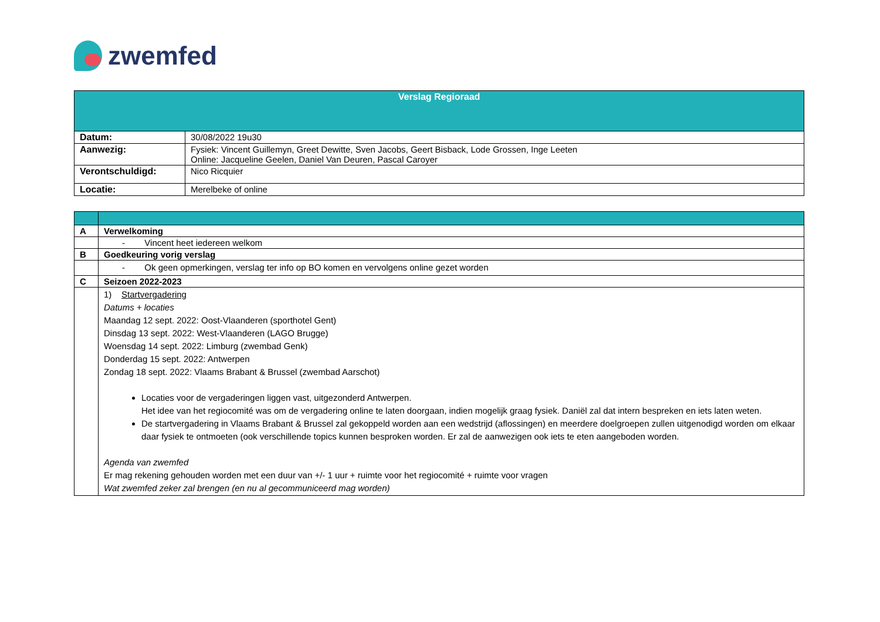zwemfed
| Verslag Regioraad | |
| Datum: | 30/08/2022 19u30 |
| Aanwezig: | Fysiek: Vincent Guillemyn, Greet Dewitte, Sven Jacobs, Geert Bisback, Lode Grossen, Inge Leeten Online: Jacqueline Geelen, Daniel Van Deuren, Pascal Caroyer |
| Verontschuldigd: | Nico Ricquier |
| Locatie: | Merelbeke of online |
| A | Verwelkoming |
| | - Vincent heet iedereen welkom |
| B | Goedkeuring vorig verslag |
| | - Ok geen opmerkingen, verslag ter info op BO komen en vervolgens online gezet worden |
| C | Seizoen 2022-2023 |
| | 1) Startvergadering Datums + locaties Maandag 12 sept. 2022: Oost-Vlaanderen (sporthotel Gent) Dinsdag 13 sept. 2022: West-Vlaanderen (LAGO Brugge) Woensdag 14 sept. 2022: Limburg (zwembad Genk) Donderdag 15 sept. 2022: Antwerpen Zondag 18 sept. 2022: Vlaams Brabant & Brussel (zwembad Aarschot) Locaties voor de vergaderingen liggen vast, uitgezonderd Antwerpen. Het idee van het regiocomité was om de vergadering online te laten doorgaan, indien mogelijk graag fysiek. Daniël zal dat intern bespreken en iets laten weten. De startvergadering in Vlaams Brabant & Brussel zal gekoppeld worden aan een wedstrijd (aflossingen) en meerdere doelgroepen zullen uitgenodigd worden om elkaar daar fysiek te ontmoeten (ook verschillende topics kunnen besproken worden. Er zal de aanwezigen ook iets te eten aangeboden worden. Agenda van zwemfed Er mag rekening gehouden worden met een duur van +/- 1 uur + ruimte voor het regiocomité + ruimte voor vragen Wat zwemfed zeker zal brengen (en nu al gecommuniceerd mag worden) |